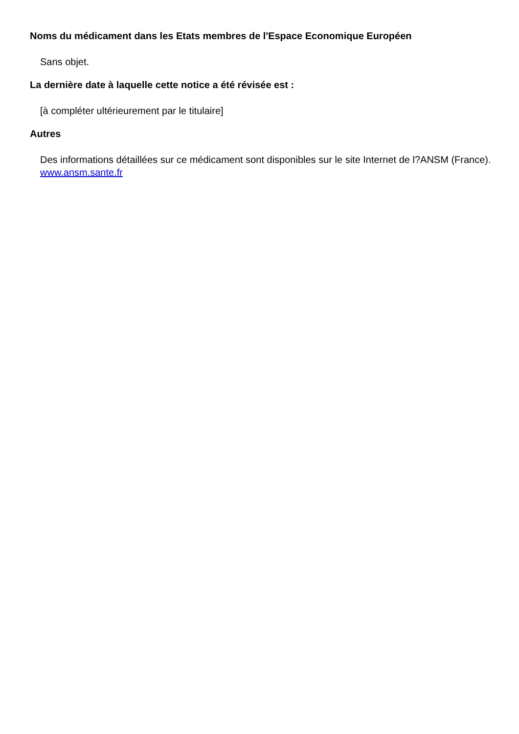Noms du médicament dans les Etats membres de l'Espace Economique Européen
Sans objet.
La dernière date à laquelle cette notice a été révisée est :
[à compléter ultérieurement par le titulaire]
Autres
Des informations détaillées sur ce médicament sont disponibles sur le site Internet de l?ANSM (France). www.ansm.sante.fr